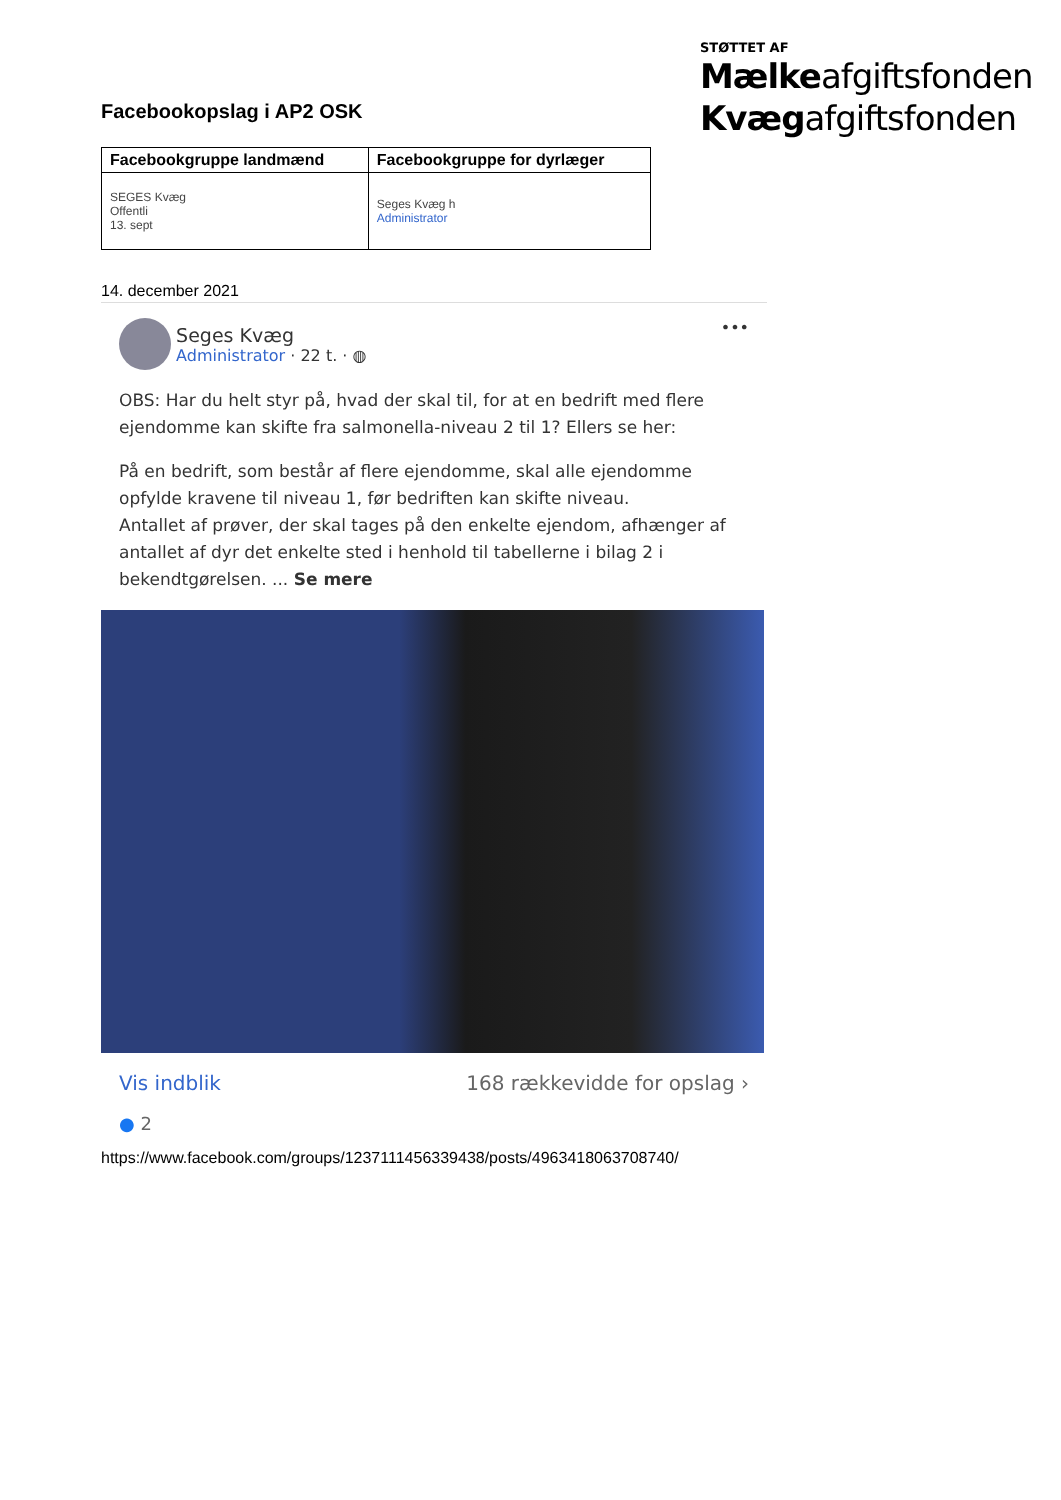STØTTET AF
Mælkeafgiftsfonden
Kvægafgiftsfonden
Facebookopslag i AP2 OSK
| Facebookgruppe landmænd | Facebookgruppe for dyrlæger |
| --- | --- |
| SEGES Kvæg Offentli 13. sept | Seges Kvæg h Administrator |
14. december 2021
Seges Kvæg
Administrator · 22 t. · ◍ •••
OBS: Har du helt styr på, hvad der skal til, for at en bedrift med flere ejendomme kan skifte fra salmonella-niveau 2 til 1? Ellers se her:
På en bedrift, som består af flere ejendomme, skal alle ejendomme opfylde kravene til niveau 1, før bedriften kan skifte niveau.
Antallet af prøver, der skal tages på den enkelte ejendom, afhænger af antallet af dyr det enkelte sted i henhold til tabellerne i bilag 2 i bekendtgørelsen. ... Se mere
Vis indblik 168 rækkevidde for opslag ›
● 2
https://www.facebook.com/groups/1237111456339438/posts/4963418063708740/